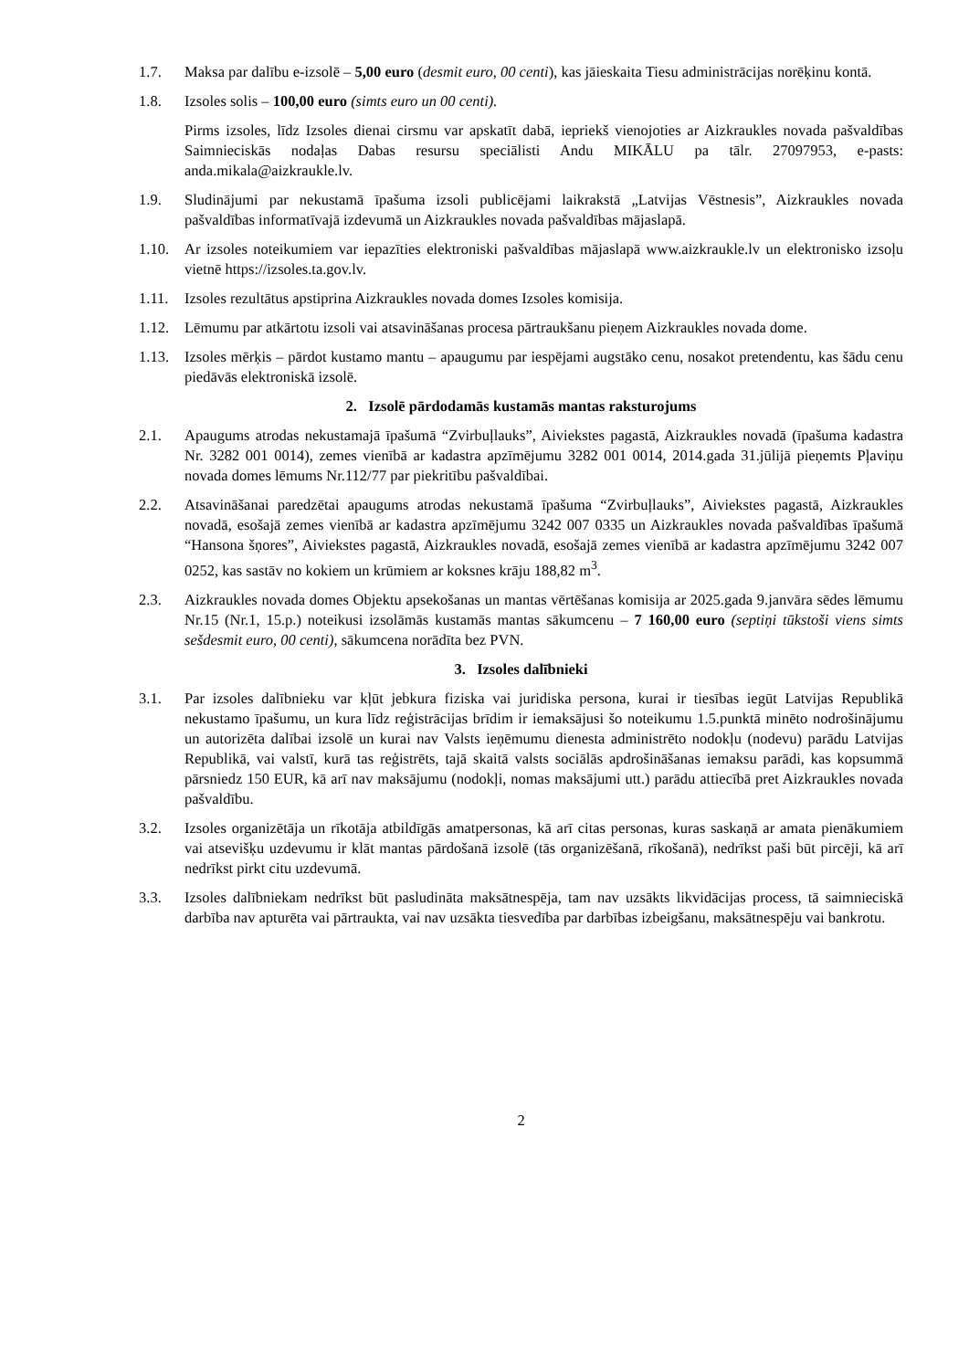1.7. Maksa par dalību e-izsolē – 5,00 euro (desmit euro, 00 centi), kas jāieskaita Tiesu administrācijas norēķinu kontā.
1.8. Izsoles solis – 100,00 euro (simts euro un 00 centi).
Pirms izsoles, līdz Izsoles dienai cirsmu var apskatīt dabā, iepriekš vienojoties ar Aizkraukles novada pašvaldības Saimnieciskās nodaļas Dabas resursu speciālisti Andu MIKĀLU pa tālr. 27097953, e-pasts: anda.mikala@aizkraukle.lv.
1.9. Sludinājumi par nekustamā īpašuma izsoli publicējami laikrakstā „Latvijas Vēstnesis”, Aizkraukles novada pašvaldības informatīvajā izdevumā un Aizkraukles novada pašvaldības mājaslapā.
1.10. Ar izsoles noteikumiem var iepazīties elektroniski pašvaldības mājaslapā www.aizkraukle.lv un elektronisko izsoļu vietnē https://izsoles.ta.gov.lv.
1.11. Izsoles rezultātus apstiprina Aizkraukles novada domes Izsoles komisija.
1.12. Lēmumu par atkārtotu izsoli vai atsavināšanas procesa pārtraukšanu pieņem Aizkraukles novada dome.
1.13. Izsoles mērķis – pārdot kustamo mantu – apaugumu par iespējami augstāko cenu, nosakot pretendentu, kas šādu cenu piedāvās elektroniskā izsolē.
2. Izsolē pārdodamās kustamās mantas raksturojums
2.1. Apaugums atrodas nekustamajā īpašumā “Zvirbuļlauks”, Aiviekstes pagastā, Aizkraukles novadā (īpašuma kadastra Nr. 3282 001 0014), zemes vienībā ar kadastra apzīmējumu 3282 001 0014, 2014.gada 31.jūlijā pieņemts Pļaviņu novada domes lēmums Nr.112/77 par piekritību pašvaldībai.
2.2. Atsavināšanai paredzētai apaugums atrodas nekustamā īpašuma “Zvirbuļlauks”, Aiviekstes pagastā, Aizkraukles novadā, esošajā zemes vienībā ar kadastra apzīmējumu 3242 007 0335 un Aizkraukles novada pašvaldības īpašumā “Hansona šņores”, Aiviekstes pagastā, Aizkraukles novadā, esošajā zemes vienībā ar kadastra apzīmējumu 3242 007 0252, kas sastāv no kokiem un krūmiem ar koksnes krāju 188,82 m<sup>3</sup>.
2.3. Aizkraukles novada domes Objektu apsekošanas un mantas vērtēšanas komisija ar 2025.gada 9.janvāra sēdes lēmumu Nr.15 (Nr.1, 15.p.) noteikusi izsolāmās kustamās mantas sākumcenu – 7 160,00 euro (septiņi tūkstoši viens simts sešdesmit euro, 00 centi), sākumcena norādīta bez PVN.
3. Izsoles dalībnieki
3.1. Par izsoles dalībnieku var kļūt jebkura fiziska vai juridiska persona, kurai ir tiesības iegūt Latvijas Republikā nekustamo īpašumu, un kura līdz reģistrācijas brīdim ir iemaksājusi šo noteikumu 1.5.punktā minēto nodrošinājumu un autorizēta dalībai izsolē un kurai nav Valsts ieņēmumu dienesta administrēto nodokļu (nodevu) parādu Latvijas Republikā, vai valstī, kurā tas reģistrēts, tajā skaitā valsts sociālās apdrošināšanas iemaksu parādi, kas kopsummā pārsniedz 150 EUR, kā arī nav maksājumu (nodokļi, nomas maksājumi utt.) parādu attiecībā pret Aizkraukles novada pašvaldību.
3.2. Izsoles organizētāja un rīkotāja atbildīgās amatpersonas, kā arī citas personas, kuras saskaņā ar amata pienākumiem vai atsevišķu uzdevumu ir klāt mantas pārdošanā izsolē (tās organizēšanā, rīkošanā), nedrīkst paši būt pircēji, kā arī nedrīkst pirkt citu uzdevumā.
3.3. Izsoles dalībniekam nedrīkst būt pasludināta maksātnespēja, tam nav uzsākts likvidācijas process, tā saimnieciskā darbība nav apturēta vai pārtraukta, vai nav uzsākta tiesvedība par darbības izbeigšanu, maksātnespēju vai bankrotu.
2